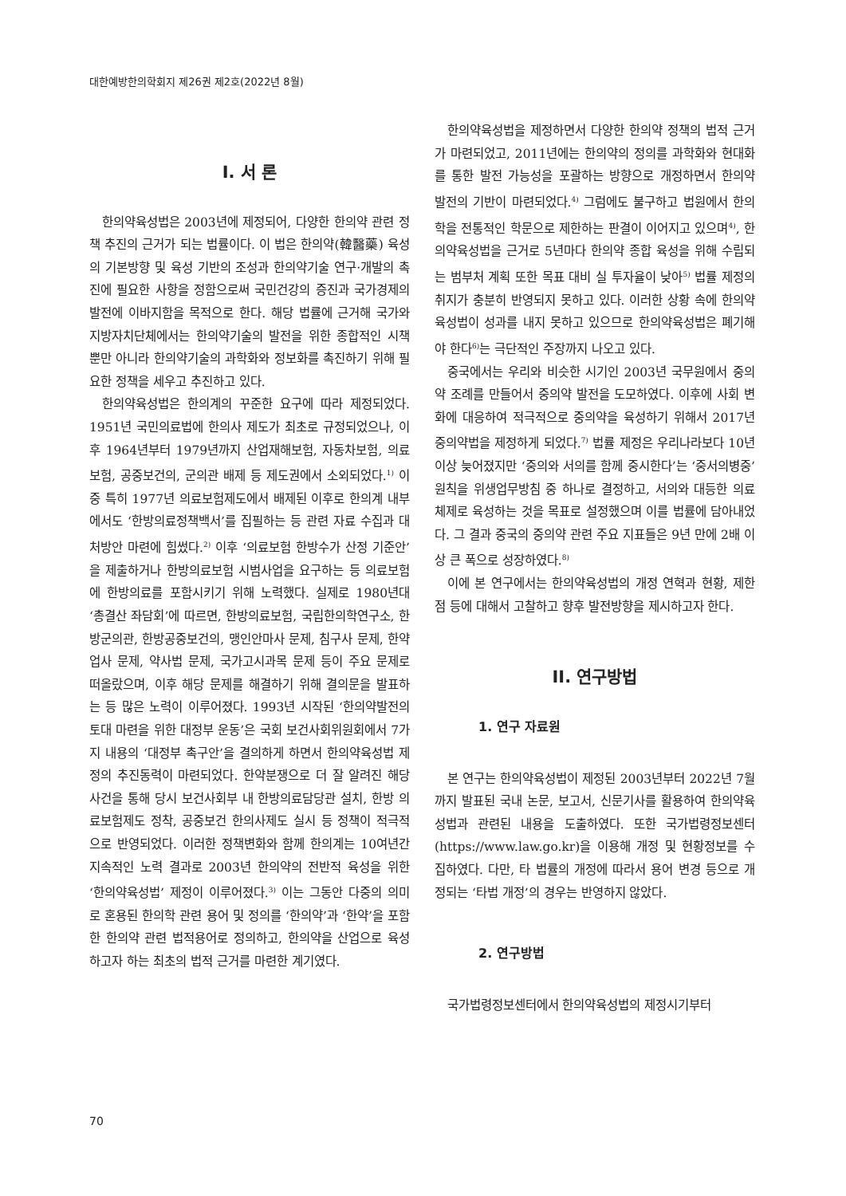대한예방한의학회지 제26권 제2호(2022년 8월)
I. 서 론
한의약육성법은 2003년에 제정되어, 다양한 한의약 관련 정책 추진의 근거가 되는 법률이다. 이 법은 한의약(韓醫藥) 육성의 기본방향 및 육성 기반의 조성과 한의약기술 연구·개발의 촉진에 필요한 사항을 정함으로써 국민건강의 증진과 국가경제의 발전에 이바지함을 목적으로 한다. 해당 법률에 근거해 국가와 지방자치단체에서는 한의약기술의 발전을 위한 종합적인 시책뿐만 아니라 한의약기술의 과학화와 정보화를 촉진하기 위해 필요한 정책을 세우고 추진하고 있다.
한의약육성법은 한의계의 꾸준한 요구에 따라 제정되었다. 1951년 국민의료법에 한의사 제도가 최초로 규정되었으나, 이후 1964년부터 1979년까지 산업재해보험, 자동차보험, 의료보험, 공중보건의, 군의관 배제 등 제도권에서 소외되었다.<sup>1)</sup> 이 중 특히 1977년 의료보험제도에서 배제된 이후로 한의계 내부에서도 ‘한방의료정책백서’를 집필하는 등 관련 자료 수집과 대처방안 마련에 힘썼다.<sup>2)</sup> 이후 ‘의료보험 한방수가 산정 기준안’을 제출하거나 한방의료보험 시범사업을 요구하는 등 의료보험에 한방의료를 포함시키기 위해 노력했다. 실제로 1980년대 ‘총결산 좌담회’에 따르면, 한방의료보험, 국립한의학연구소, 한방군의관, 한방공중보건의, 맹인안마사 문제, 침구사 문제, 한약업사 문제, 약사법 문제, 국가고시과목 문제 등이 주요 문제로 떠올랐으며, 이후 해당 문제를 해결하기 위해 결의문을 발표하는 등 많은 노력이 이루어졌다. 1993년 시작된 ‘한의약발전의 토대 마련을 위한 대정부 운동’은 국회 보건사회위원회에서 7가지 내용의 ‘대정부 촉구안’을 결의하게 하면서 한의약육성법 제정의 추진동력이 마련되었다. 한약분쟁으로 더 잘 알려진 해당 사건을 통해 당시 보건사회부 내 한방의료담당관 설치, 한방 의료보험제도 정착, 공중보건 한의사제도 실시 등 정책이 적극적으로 반영되었다. 이러한 정책변화와 함께 한의계는 10여년간 지속적인 노력 결과로 2003년 한의약의 전반적 육성을 위한 ‘한의약육성법’ 제정이 이루어졌다.<sup>3)</sup> 이는 그동안 다중의 의미로 혼용된 한의학 관련 용어 및 정의를 ‘한의약’과 ‘한약’을 포함한 한의약 관련 법적용어로 정의하고, 한의약을 산업으로 육성하고자 하는 최초의 법적 근거를 마련한 계기였다.
한의약육성법을 제정하면서 다양한 한의약 정책의 법적 근거가 마련되었고, 2011년에는 한의약의 정의를 과학화와 현대화를 통한 발전 가능성을 포괄하는 방향으로 개정하면서 한의약 발전의 기반이 마련되었다.<sup>4)</sup> 그럼에도 불구하고 법원에서 한의학을 전통적인 학문으로 제한하는 판결이 이어지고 있으며<sup>4)</sup>, 한의약육성법을 근거로 5년마다 한의약 종합 육성을 위해 수립되는 범부처 계획 또한 목표 대비 실 투자율이 낮아<sup>5)</sup> 법률 제정의 취지가 충분히 반영되지 못하고 있다. 이러한 상황 속에 한의약육성법이 성과를 내지 못하고 있으므로 한의약육성법은 폐기해야 한다<sup>6)</sup>는 극단적인 주장까지 나오고 있다.
중국에서는 우리와 비슷한 시기인 2003년 국무원에서 중의약 조례를 만들어서 중의약 발전을 도모하였다. 이후에 사회 변화에 대응하여 적극적으로 중의약을 육성하기 위해서 2017년 중의약법을 제정하게 되었다.<sup>7)</sup> 법률 제정은 우리나라보다 10년 이상 늦어졌지만 ‘중의와 서의를 함께 중시한다’는 ‘중서의병중’ 원칙을 위생업무방침 중 하나로 결정하고, 서의와 대등한 의료체제로 육성하는 것을 목표로 설정했으며 이를 법률에 담아내었다. 그 결과 중국의 중의약 관련 주요 지표들은 9년 만에 2배 이상 큰 폭으로 성장하였다.<sup>8)</sup>
이에 본 연구에서는 한의약육성법의 개정 연혁과 현황, 제한점 등에 대해서 고찰하고 향후 발전방향을 제시하고자 한다.
II. 연구방법
1. 연구 자료원
본 연구는 한의약육성법이 제정된 2003년부터 2022년 7월까지 발표된 국내 논문, 보고서, 신문기사를 활용하여 한의약육성법과 관련된 내용을 도출하였다. 또한 국가법령정보센터(https://www.law.go.kr)을 이용해 개정 및 현황정보를 수집하였다. 다만, 타 법률의 개정에 따라서 용어 변경 등으로 개정되는 ‘타법 개정’의 경우는 반영하지 않았다.
2. 연구방법
국가법령정보센터에서 한의약육성법의 제정시기부터
70